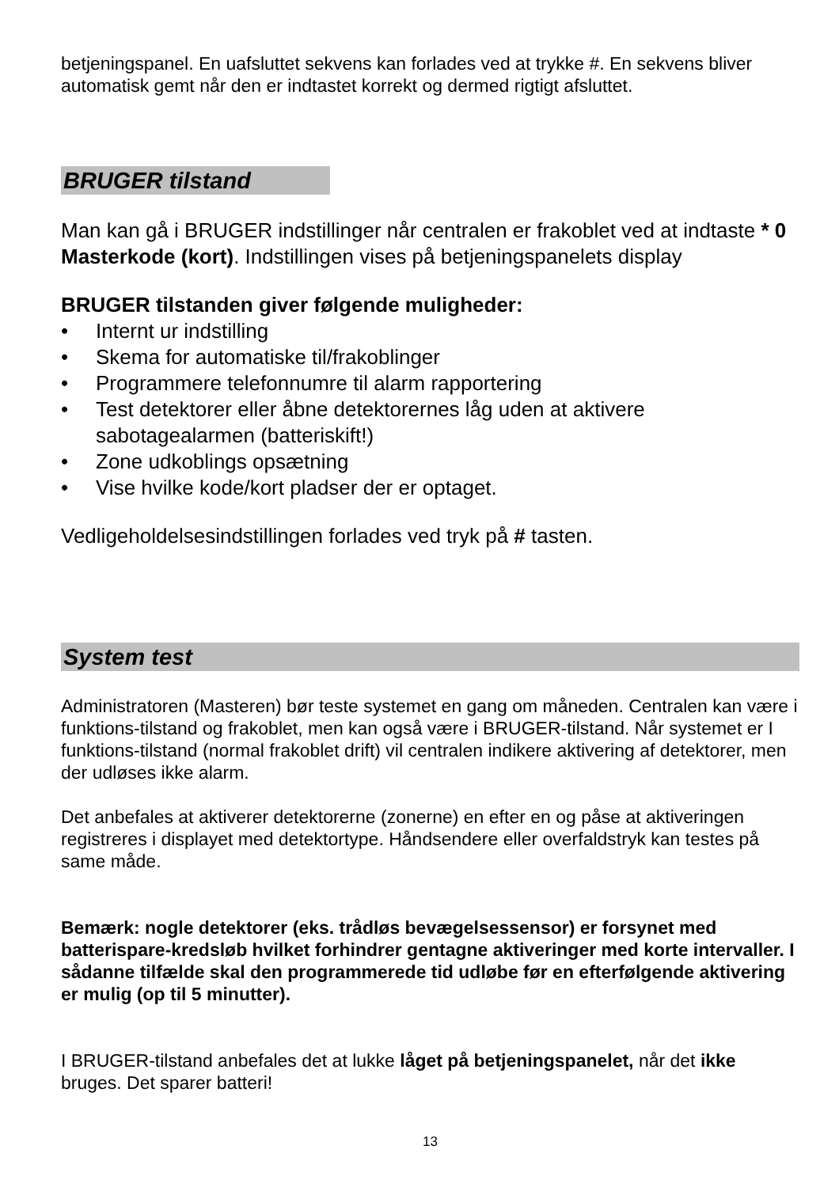betjeningspanel. En uafsluttet sekvens kan forlades ved at trykke #. En sekvens bliver automatisk gemt når den er indtastet korrekt og dermed rigtigt afsluttet.
BRUGER tilstand
Man kan gå i BRUGER indstillinger når centralen er frakoblet ved at indtaste * 0 Masterkode (kort). Indstillingen vises på betjeningspanelets display
BRUGER tilstanden giver følgende muligheder:
• Internt ur indstilling
• Skema for automatiske til/frakoblinger
• Programmere telefonnumre til alarm rapportering
• Test detektorer eller åbne detektorernes låg uden at aktivere sabotagealarmen (batteriskift!)
• Zone udkoblings opsætning
• Vise hvilke kode/kort pladser der er optaget.
Vedligeholdelsesindstillingen forlades ved tryk på # tasten.
System test
Administratoren (Masteren) bør teste systemet en gang om måneden. Centralen kan være i funktions-tilstand og frakoblet, men kan også være i BRUGER-tilstand. Når systemet er I funktions-tilstand (normal frakoblet drift) vil centralen indikere aktivering af detektorer, men der udløses ikke alarm.
Det anbefales at aktiverer detektorerne (zonerne) en efter en og påse at aktiveringen registreres i displayet med detektortype. Håndsendere eller overfaldstryk kan testes på same måde.
Bemærk: nogle detektorer (eks. trådløs bevægelsessensor) er forsynet med batterispare-kredsløb hvilket forhindrer gentagne aktiveringer med korte intervaller. I sådanne tilfælde skal den programmerede tid udløbe før en efterfølgende aktivering er mulig (op til 5 minutter).
I BRUGER-tilstand anbefales det at lukke låget på betjeningspanelet, når det ikke bruges. Det sparer batteri!
13